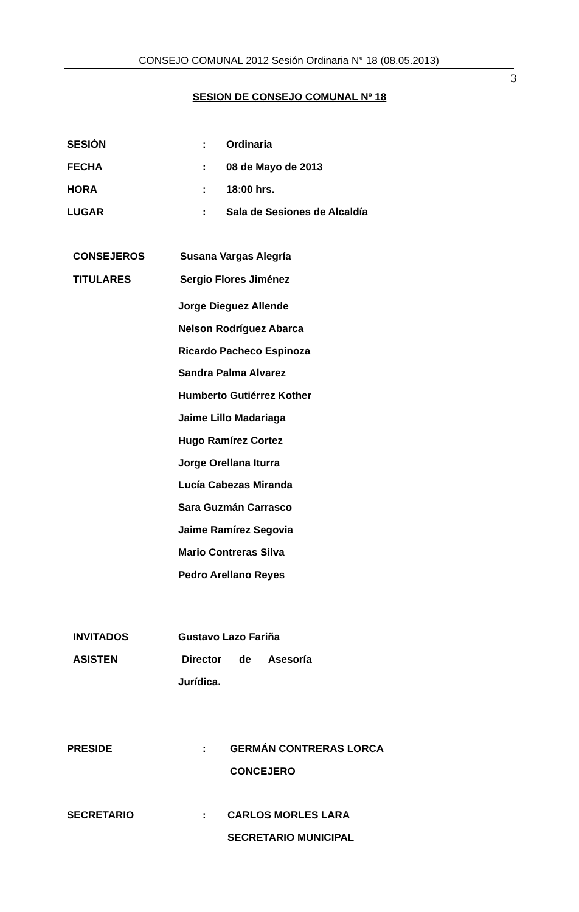CONSEJO COMUNAL 2012 Sesión Ordinaria N° 18 (08.05.2013)
3
SESION DE CONSEJO COMUNAL Nº 18
SESIÓN : Ordinaria
FECHA : 08 de Mayo de 2013
HORA : 18:00 hrs.
LUGAR : Sala de Sesiones de Alcaldía
CONSEJEROS Susana Vargas Alegría
TITULARES Sergio Flores Jiménez
Jorge Dieguez Allende
Nelson Rodríguez Abarca
Ricardo Pacheco Espinoza
Sandra Palma Alvarez
Humberto Gutiérrez Kother
Jaime Lillo Madariaga
Hugo Ramírez Cortez
Jorge Orellana Iturra
Lucía Cabezas Miranda
Sara Guzmán Carrasco
Jaime Ramírez Segovia
Mario Contreras Silva
Pedro Arellano Reyes
INVITADOS Gustavo Lazo Fariña
ASISTEN Director de Asesoría
Jurídica.
PRESIDE : GERMÁN CONTRERAS LORCA
CONCEJERO
SECRETARIO : CARLOS MORLES LARA
SECRETARIO MUNICIPAL